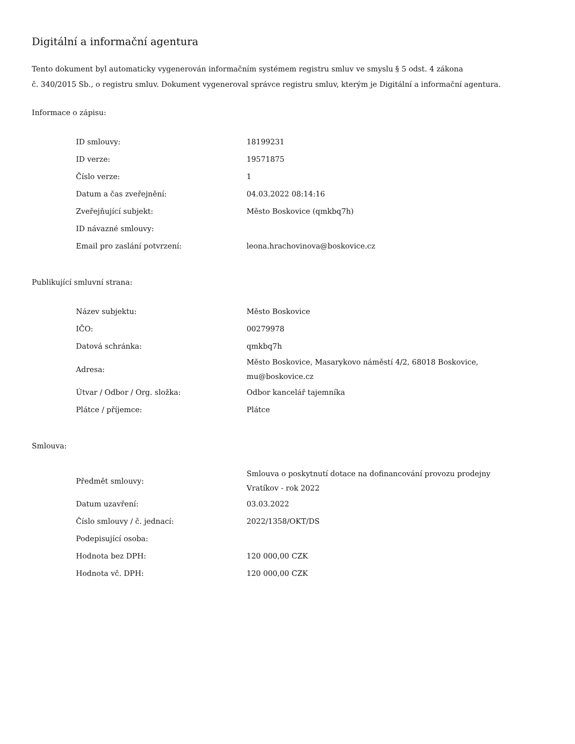Digitální a informační agentura
Tento dokument byl automaticky vygenerován informačním systémem registru smluv ve smyslu § 5 odst. 4 zákona
č. 340/2015 Sb., o registru smluv. Dokument vygeneroval správce registru smluv, kterým je Digitální a informační agentura.
Informace o zápisu:
| ID smlouvy: | 18199231 |
| ID verze: | 19571875 |
| Číslo verze: | 1 |
| Datum a čas zveřejnění: | 04.03.2022 08:14:16 |
| Zveřejňující subjekt: | Město Boskovice (qmkbq7h) |
| ID návazné smlouvy: | |
| Email pro zaslání potvrzení: | leona.hrachovinova@boskovice.cz |
Publikující smluvní strana:
| Název subjektu: | Město Boskovice |
| IČO: | 00279978 |
| Datová schránka: | qmkbq7h |
| Adresa: | Město Boskovice, Masarykovo náměstí 4/2, 68018 Boskovice, mu@boskovice.cz |
| Útvar / Odbor / Org. složka: | Odbor kancelář tajemníka |
| Plátce / příjemce: | Plátce |
Smlouva:
| Předmět smlouvy: | Smlouva o poskytnutí dotace na dofinancování provozu prodejny Vratíkov - rok 2022 |
| Datum uzavření: | 03.03.2022 |
| Číslo smlouvy / č. jednací: | 2022/1358/OKT/DS |
| Podepisující osoba: | |
| Hodnota bez DPH: | 120 000,00 CZK |
| Hodnota vč. DPH: | 120 000,00 CZK |